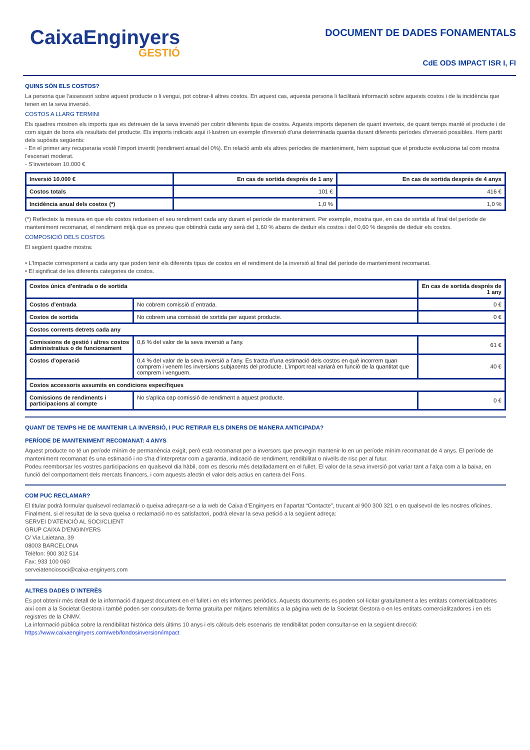CaixaEnginyers
GESTIÓ
DOCUMENT DE DADES FONAMENTALS
CdE ODS IMPACT ISR I, FI
QUINS SÓN ELS COSTOS?
La persona que l’assessori sobre aquest producte o li vengui, pot cobrar-li altres costos. En aquest cas, aquesta persona li facilitarà informació sobre aquests costos i de la incidència que tenen en la seva inversió.
COSTOS A LLARG TERMINI
Els quadres mostren els imports que es detreuen de la seva inversió per cobrir diferents tipus de costos. Aquests imports depenen de quant inverteix, de quant temps manté el producte i de com siguin de bons els resultats del producte. Els imports indicats aquí il·lustren un exemple d'inversió d'una determinada quantia durant diferents períodes d'inversió possibles. Hem partit dels supòsits següents:
- En el primer any recuperaria vostè l'import invertit (rendiment anual del 0%). En relació amb els altres períodes de manteniment, hem suposat que el producte evoluciona tal com mostra l'escenari moderat.
- S'inverteixen 10.000 €
| Inversió 10.000 € | En cas de sortida després de 1 any | En cas de sortida després de 4 anys |
| --- | --- | --- |
| Costos totals | 101 € | 416 € |
| Incidència anual dels costos (*) | 1,0 % | 1,0 % |
(*) Reflecteix la mesura en que els costos redueixen el seu rendiment cada any durant el període de manteniment. Per exemple, mostra que, en cas de sortida al final del període de manteniment recomanat, el rendiment mitjà que es preveu que obtindrà cada any serà del 1,60 % abans de deduir els costos i del 0,60 % després de deduir els costos.
COMPOSICIÓ DELS COSTOS
El següent quadre mostra:
• L’Impacte corresponent a cada any que poden tenir els diferents tipus de costos en el rendiment de la inversió al final del període de manteniment recomanat.
• El significat de les diferents categories de costos.
| Costos únics d’entrada o de sortida | | En cas de sortida després de 1 any |
| --- | --- | --- |
| Costos d’entrada | No cobrem comissió d´entrada. | 0 € |
| Costos de sortida | No cobrem una comissió de sortida per aquest producte. | 0 € |
| Costos corrents detrets cada any | | |
| Comissions de gestió i altres costos administratius o de funcionament | 0,6 % del valor de la seva inversió a l’any. | 61 € |
| Costos d’operació | 0,4 % del valor de la seva inversió a l’any. Es tracta d’una estimació dels costos en què incorrem quan comprem i venem les inversions subjacents del producte. L’import real variarà en funció de la quantitat que comprem i venguem. | 40 € |
| Costos accessoris assumits en condicions específiques | | |
| Comissions de rendiments i participacions al compte | No s'aplica cap comissió de rendiment a aquest producte. | 0 € |
QUANT DE TEMPS HE DE MANTENIR LA INVERSIÓ, I PUC RETIRAR ELS DINERS DE MANERA ANTICIPADA?
PERÍODE DE MANTENIMENT RECOMANAT: 4 ANYS
Aquest producte no té un període mínim de permanència exigit, però està recomanat per a inversors que prevegin mantenir-lo en un període mínim recomanat de 4 anys. El període de manteniment recomanat és una estimació i no s'ha d'interpretar com a garantia, indicació de rendiment, rendibilitat o nivells de risc per al futur.
Podeu reemborsar les vostres participacions en qualsevol dia hàbil, com es descriu més detalladament en el fullet. El valor de la seva inversió pot variar tant a l'alça com a la baixa, en funció del comportament dels mercats financers, i com aquests afectin el valor dels actius en cartera del Fons.
COM PUC RECLAMAR?
El titular podrà formular qualsevol reclamació o queixa adreçant-se a la web de Caixa d’Enginyers en l’apartat “Contacte”, trucant al 900 300 321 o en qualsevol de les nostres oficines.
Finalment, si el resultat de la seva queixa o reclamació no es satisfactori, podrà elevar la seva petició a la següent adreça:
SERVEI D'ATENCIÓ AL SOCI/CLIENT
GRUP CAIXA D'ENGINYERS
C/ Via Laietana, 39
08003 BARCELONA
Telèfon: 900 302 514
Fax: 933 100 060
serveiatenciosoci@caixa-enginyers.com
ALTRES DADES D´INTERÈS
Es pot obtenir més detall de la informació d’aquest document en el fullet i en els informes periòdics. Aquests documents es poden sol·licitar gratuïtament a les entitats comercialitzadores així com a la Societat Gestora i també poden ser consultats de forma gratuïta per mitjans telemàtics a la pàgina web de la Societat Gestora o en les entitats comercialitzadores i en els registres de la CNMV.
La informació pública sobre la rendibilitat històrica dels últims 10 anys i els càlculs dels escenaris de rendibilitat poden consultar-se en la següent direcció: https://www.caixaenginyers.com/web/fondosinversion/impact